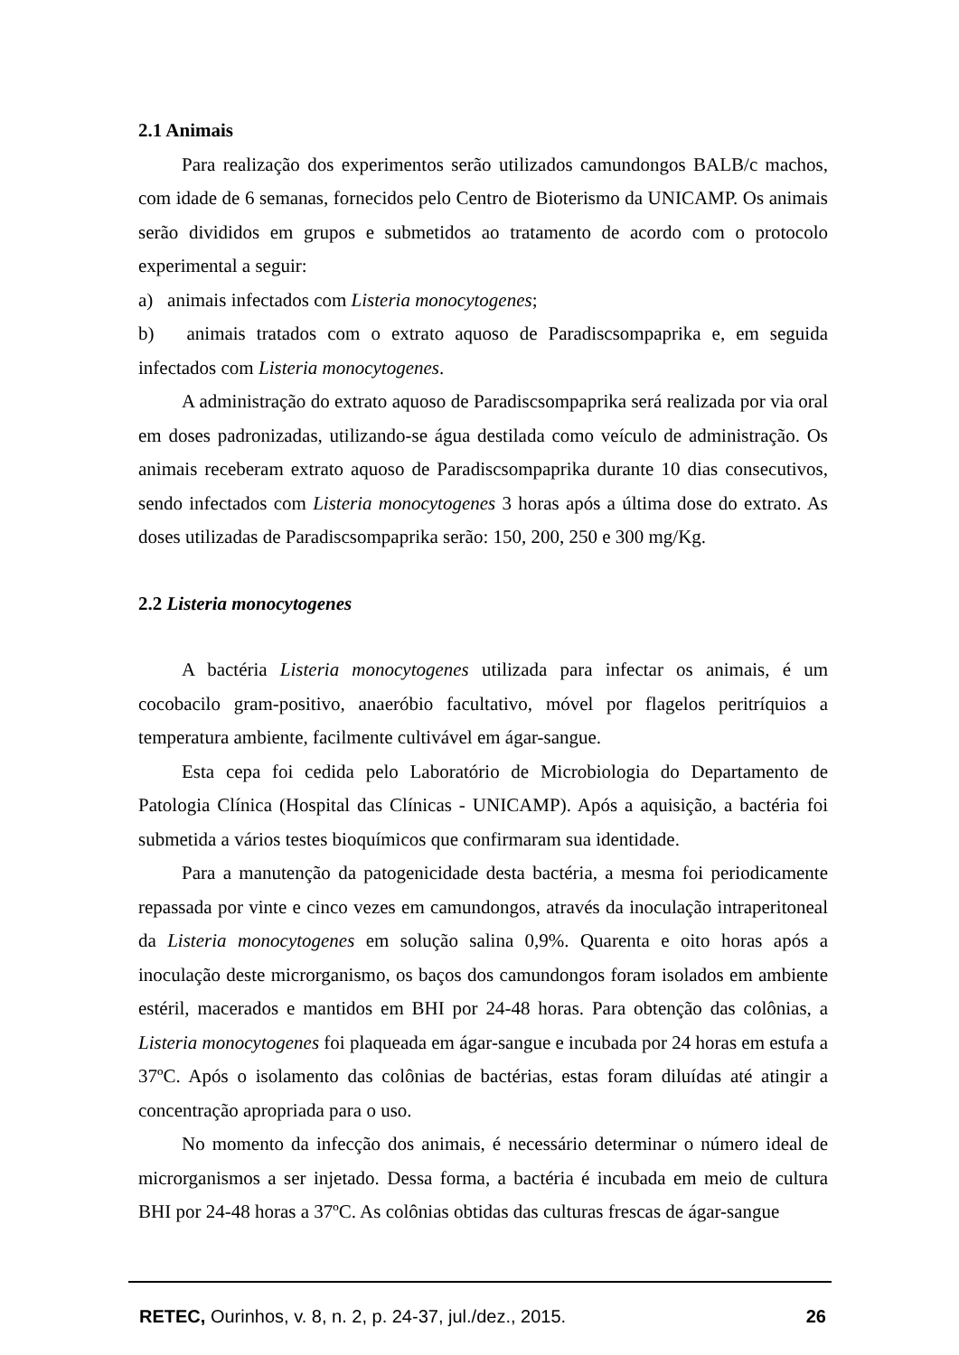2.1 Animais
Para realização dos experimentos serão utilizados camundongos BALB/c machos, com idade de 6 semanas, fornecidos pelo Centro de Bioterismo da UNICAMP. Os animais serão divididos em grupos e submetidos ao tratamento de acordo com o protocolo experimental a seguir:
a) animais infectados com Listeria monocytogenes;
b) animais tratados com o extrato aquoso de Paradiscsompaprika e, em seguida infectados com Listeria monocytogenes.
A administração do extrato aquoso de Paradiscsompaprika será realizada por via oral em doses padronizadas, utilizando-se água destilada como veículo de administração. Os animais receberam extrato aquoso de Paradiscsompaprika durante 10 dias consecutivos, sendo infectados com Listeria monocytogenes 3 horas após a última dose do extrato. As doses utilizadas de Paradiscsompaprika serão: 150, 200, 250 e 300 mg/Kg.
2.2 Listeria monocytogenes
A bactéria Listeria monocytogenes utilizada para infectar os animais, é um cocobacilo gram-positivo, anaeróbio facultativo, móvel por flagelos peritríquios a temperatura ambiente, facilmente cultivável em ágar-sangue.
Esta cepa foi cedida pelo Laboratório de Microbiologia do Departamento de Patologia Clínica (Hospital das Clínicas - UNICAMP). Após a aquisição, a bactéria foi submetida a vários testes bioquímicos que confirmaram sua identidade.
Para a manutenção da patogenicidade desta bactéria, a mesma foi periodicamente repassada por vinte e cinco vezes em camundongos, através da inoculação intraperitoneal da Listeria monocytogenes em solução salina 0,9%. Quarenta e oito horas após a inoculação deste microrganismo, os baços dos camundongos foram isolados em ambiente estéril, macerados e mantidos em BHI por 24-48 horas. Para obtenção das colônias, a Listeria monocytogenes foi plaqueada em ágar-sangue e incubada por 24 horas em estufa a 37ºC. Após o isolamento das colônias de bactérias, estas foram diluídas até atingir a concentração apropriada para o uso.
No momento da infecção dos animais, é necessário determinar o número ideal de microrganismos a ser injetado. Dessa forma, a bactéria é incubada em meio de cultura BHI por 24-48 horas a 37ºC. As colônias obtidas das culturas frescas de ágar-sangue
RETEC, Ourinhos, v. 8, n. 2, p. 24-37, jul./dez., 2015.
26